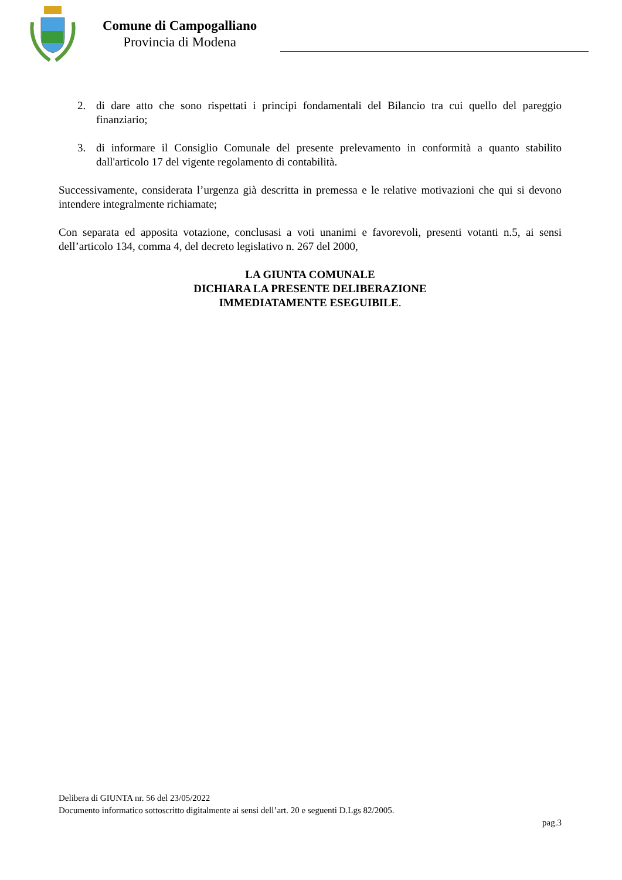Comune di Campogalliano
Provincia di Modena
2. di dare atto che sono rispettati i principi fondamentali del Bilancio tra cui quello del pareggio finanziario;
3. di informare il Consiglio Comunale del presente prelevamento in conformità a quanto stabilito dall'articolo 17 del vigente regolamento di contabilità.
Successivamente, considerata l’urgenza già descritta in premessa e le relative motivazioni che qui si devono intendere integralmente richiamate;
Con separata ed apposita votazione, conclusasi a voti unanimi e favorevoli, presenti votanti n.5, ai sensi dell’articolo 134, comma 4, del decreto legislativo n. 267 del 2000,
LA GIUNTA COMUNALE
DICHIARA LA PRESENTE DELIBERAZIONE
IMMEDIATAMENTE ESEGUIBILE.
Delibera di GIUNTA nr. 56 del 23/05/2022
Documento informatico sottoscritto digitalmente ai sensi dell’art. 20 e seguenti D.Lgs 82/2005.
pag.3